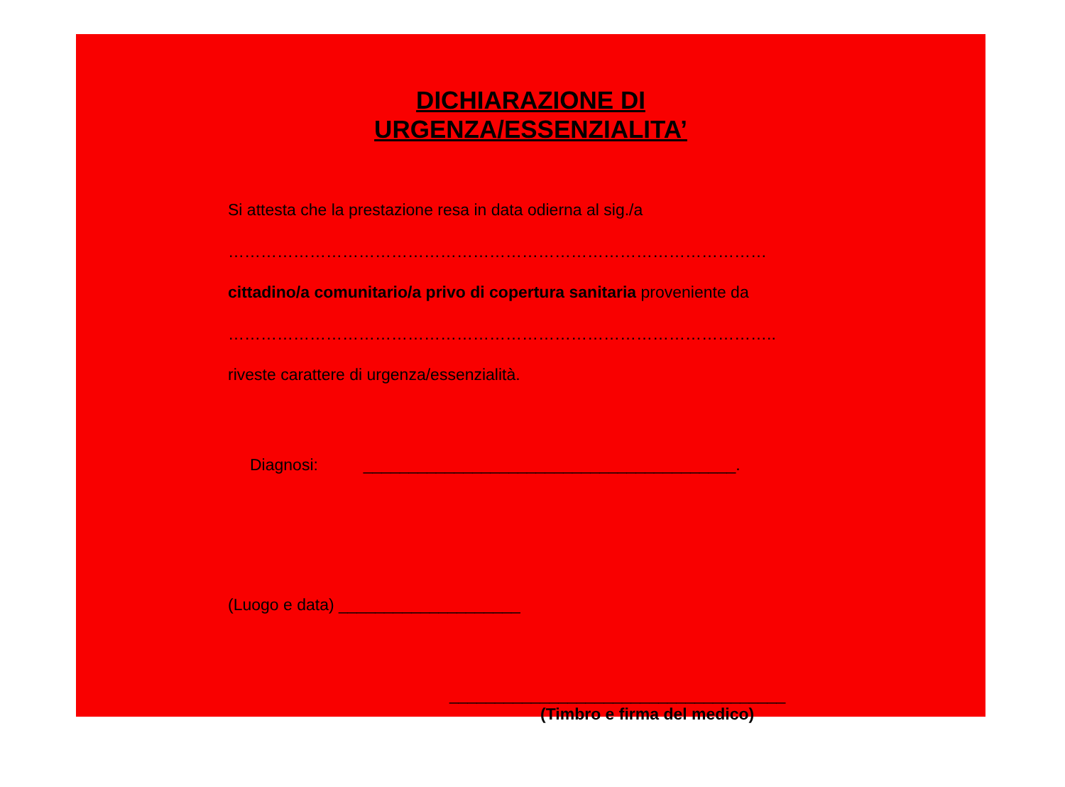DICHIARAZIONE DI
URGENZA/ESSENZIALITA’
Si attesta che la prestazione resa in data odierna al sig./a
………………………………………………………………………………………
cittadino/a comunitario/a privo di copertura sanitaria proveniente da
………………………………………………………………………………………..
riveste carattere di urgenza/essenzialità.
Diagnosi: _________________________________________.
(Luogo e data) ____________________
_____________________________________
(Timbro e firma del medico)